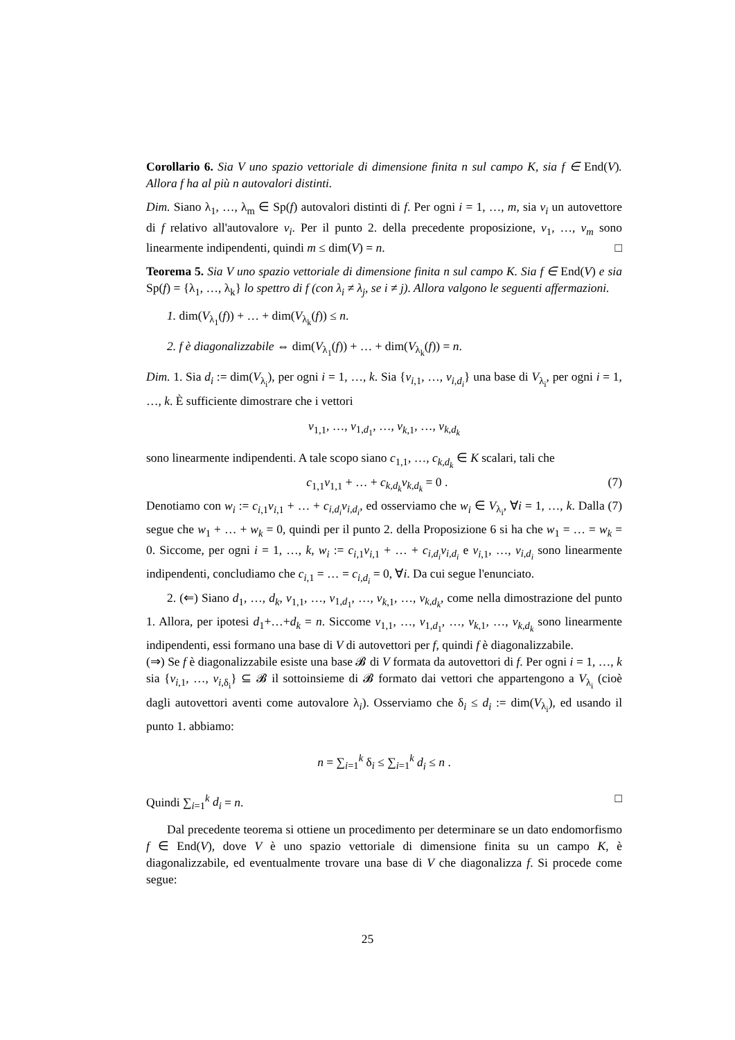Corollario 6. Sia V uno spazio vettoriale di dimensione finita n sul campo K, sia f ∈ End(V). Allora f ha al più n autovalori distinti.
Dim. Siano λ<sub>1</sub>, …, λ<sub>m</sub> ∈ Sp(f) autovalori distinti di f. Per ogni i = 1, …, m, sia v<sub>i</sub> un autovettore di f relativo all'autovalore v<sub>i</sub>. Per il punto 2. della precedente proposizione, v<sub>1</sub>, …, v<sub>m</sub> sono linearmente indipendenti, quindi m ≤ dim(V) = n. □
Teorema 5. Sia V uno spazio vettoriale di dimensione finita n sul campo K. Sia f ∈ End(V) e sia Sp(f) = {λ<sub>1</sub>, …, λ<sub>k</sub>} lo spettro di f (con λ<sub>i</sub> ≠ λ<sub>j</sub>, se i ≠ j). Allora valgono le seguenti affermazioni.
1. dim(V<sub>λ<sub>1</sub></sub>(f)) + … + dim(V<sub>λ<sub>k</sub></sub>(f)) ≤ n.
2. f è diagonalizzabile ⇔ dim(V<sub>λ<sub>1</sub></sub>(f)) + … + dim(V<sub>λ<sub>k</sub></sub>(f)) = n.
Dim. 1. Sia d<sub>i</sub> := dim(V<sub>λ<sub>i</sub></sub>), per ogni i = 1, …, k. Sia {v<sub>i,1</sub>, …, v<sub>i,d<sub>i</sub></sub>} una base di V<sub>λ<sub>i</sub></sub>, per ogni i = 1, …, k. È sufficiente dimostrare che i vettori
v<sub>1,1</sub>, …, v<sub>1,d<sub>1</sub></sub>, …, v<sub>k,1</sub>, …, v<sub>k,d<sub>k</sub></sub>
sono linearmente indipendenti. A tale scopo siano c<sub>1,1</sub>, …, c<sub>k,d<sub>k</sub></sub> ∈ K scalari, tali che
(7) c<sub>1,1</sub>v<sub>1,1</sub> + … + c<sub>k,d<sub>k</sub></sub>v<sub>k,d<sub>k</sub></sub> = 0 .
Denotiamo con w<sub>i</sub> := c<sub>i,1</sub>v<sub>i,1</sub> + … + c<sub>i,d<sub>i</sub></sub>v<sub>i,d<sub>i</sub></sub>, ed osserviamo che w<sub>i</sub> ∈ V<sub>λ<sub>i</sub></sub>, ∀i = 1, …, k. Dalla (7) segue che w<sub>1</sub> + … + w<sub>k</sub> = 0, quindi per il punto 2. della Proposizione 6 si ha che w<sub>1</sub> = … = w<sub>k</sub> = 0. Siccome, per ogni i = 1, …, k, w<sub>i</sub> := c<sub>i,1</sub>v<sub>i,1</sub> + … + c<sub>i,d<sub>i</sub></sub>v<sub>i,d<sub>i</sub></sub> e v<sub>i,1</sub>, …, v<sub>i,d<sub>i</sub></sub> sono linearmente indipendenti, concludiamo che c<sub>i,1</sub> = … = c<sub>i,d<sub>i</sub></sub> = 0, ∀i. Da cui segue l'enunciato.
2. (⇐) Siano d<sub>1</sub>, …, d<sub>k</sub>, v<sub>1,1</sub>, …, v<sub>1,d<sub>1</sub></sub>, …, v<sub>k,1</sub>, …, v<sub>k,d<sub>k</sub></sub>, come nella dimostrazione del punto 1. Allora, per ipotesi d<sub>1</sub>+…+d<sub>k</sub> = n. Siccome v<sub>1,1</sub>, …, v<sub>1,d<sub>1</sub></sub>, …, v<sub>k,1</sub>, …, v<sub>k,d<sub>k</sub></sub> sono linearmente indipendenti, essi formano una base di V di autovettori per f, quindi f è diagonalizzabile.
(⇒) Se f è diagonalizzabile esiste una base 𝓑 di V formata da autovettori di f. Per ogni i = 1, …, k sia {v<sub>i,1</sub>, …, v<sub>i,δ<sub>i</sub></sub>} ⊆ 𝓑 il sottoinsieme di 𝓑 formato dai vettori che appartengono a V<sub>λ<sub>i</sub></sub> (cioè dagli autovettori aventi come autovalore λ<sub>i</sub>). Osserviamo che δ<sub>i</sub> ≤ d<sub>i</sub> := dim(V<sub>λ<sub>i</sub></sub>), ed usando il punto 1. abbiamo:
n = ∑<sub>i=1</sub><sup>k</sup> δ<sub>i</sub> ≤ ∑<sub>i=1</sub><sup>k</sup> d<sub>i</sub> ≤ n .
Quindi ∑<sub>i=1</sub><sup>k</sup> d<sub>i</sub> = n. □
Dal precedente teorema si ottiene un procedimento per determinare se un dato endomorfismo f ∈ End(V), dove V è uno spazio vettoriale di dimensione finita su un campo K, è diagonalizzabile, ed eventualmente trovare una base di V che diagonalizza f. Si procede come segue:
25